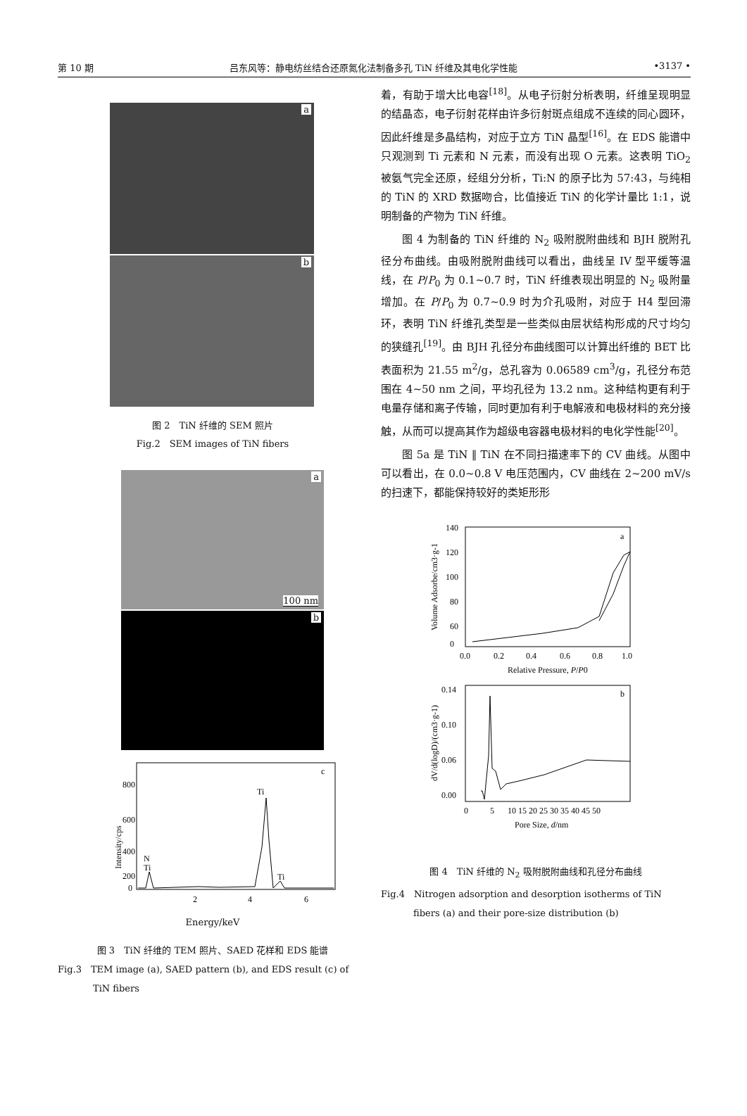第 10 期 吕东风等：静电纺丝结合还原氮化法制备多孔 TiN 纤维及其电化学性能 •3137 •
a
b
图 2　TiN 纤维的 SEM 照片
Fig.2　SEM images of TiN fibers
a
100 nm
b
c
800
600
400
200
0
N
Ti
Ti
Ti
2
4
6
Intensity/cps
Energy/keV
图 3　TiN 纤维的 TEM 照片、SAED 花样和 EDS 能谱
Fig.3　TEM image (a), SAED pattern (b), and EDS result (c) of TiN fibers
着，有助于增大比电容<sup>[18]</sup>。从电子衍射分析表明，纤维呈现明显的结晶态，电子衍射花样由许多衍射斑点组成不连续的同心圆环，因此纤维是多晶结构，对应于立方 TiN 晶型<sup>[16]</sup>。在 EDS 能谱中只观测到 Ti 元素和 N 元素，而没有出现 O 元素。这表明 TiO<sub>2</sub> 被氨气完全还原，经组分分析，Ti:N 的原子比为 57:43，与纯相的 TiN 的 XRD 数据吻合，比值接近 TiN 的化学计量比 1:1，说明制备的产物为 TiN 纤维。
图 4 为制备的 TiN 纤维的 N<sub>2</sub> 吸附脱附曲线和 BJH 脱附孔径分布曲线。由吸附脱附曲线可以看出，曲线呈 IV 型平缓等温线，在 P/P<sub>0</sub> 为 0.1~0.7 时，TiN 纤维表现出明显的 N<sub>2</sub> 吸附量增加。在 P/P<sub>0</sub> 为 0.7~0.9 时为介孔吸附，对应于 H4 型回滞环，表明 TiN 纤维孔类型是一些类似由层状结构形成的尺寸均匀的狭缝孔<sup>[19]</sup>。由 BJH 孔径分布曲线图可以计算出纤维的 BET 比表面积为 21.55 m<sup>2</sup>/g，总孔容为 0.06589 cm<sup>3</sup>/g，孔径分布范围在 4~50 nm 之间，平均孔径为 13.2 nm。这种结构更有利于电量存储和离子传输，同时更加有利于电解液和电极材料的充分接触，从而可以提高其作为超级电容器电极材料的电化学性能<sup>[20]</sup>。
图 5a 是 TiN ‖ TiN 在不同扫描速率下的 CV 曲线。从图中可以看出，在 0.0~0.8 V 电压范围内，CV 曲线在 2~200 mV/s 的扫速下，都能保持较好的类矩形形
a
140
120
100
80
60
0
0.0
0.2
0.4
0.6
0.8
1.0
Relative Pressure, P/P0
Volume Adsorbe/cm3·g-1
b
0.14
0.10
0.06
0.00
0
5
10 15 20 25 30 35 40 45 50
Pore Size, d/nm
dV/d(logD)/(cm3·g-1)
图 4　TiN 纤维的 N<sub>2</sub> 吸附脱附曲线和孔径分布曲线
Fig.4　Nitrogen adsorption and desorption isotherms of TiN fibers (a) and their pore-size distribution (b)